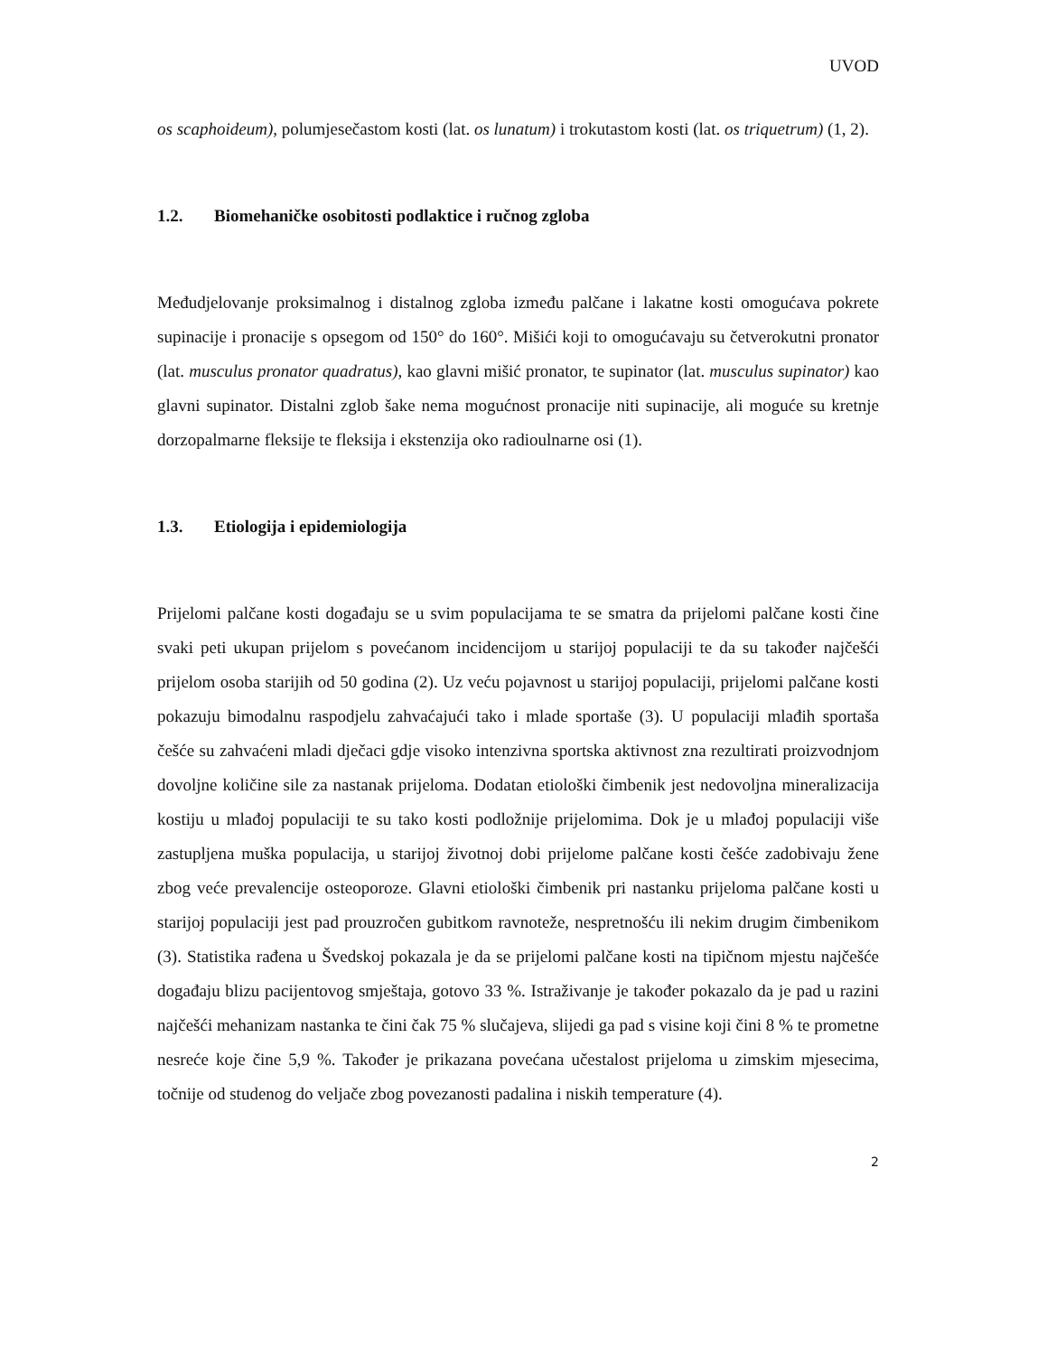UVOD
os scaphoideum), polumjesečastom kosti (lat. os lunatum) i trokutastom kosti (lat. os triquetrum) (1, 2).
1.2. Biomehaničke osobitosti podlaktice i ručnog zgloba
Međudjelovanje proksimalnog i distalnog zgloba između palčane i lakatne kosti omogućava pokrete supinacije i pronacije s opsegom od 150° do 160°. Mišići koji to omogućavaju su četverokutni pronator (lat. musculus pronator quadratus), kao glavni mišić pronator, te supinator (lat. musculus supinator) kao glavni supinator. Distalni zglob šake nema mogućnost pronacije niti supinacije, ali moguće su kretnje dorzopalmarne fleksije te fleksija i ekstenzija oko radioulnarne osi (1).
1.3. Etiologija i epidemiologija
Prijelomi palčane kosti događaju se u svim populacijama te se smatra da prijelomi palčane kosti čine svaki peti ukupan prijelom s povećanom incidencijom u starijoj populaciji te da su također najčešći prijelom osoba starijih od 50 godina (2). Uz veću pojavnost u starijoj populaciji, prijelomi palčane kosti pokazuju bimodalnu raspodjelu zahvaćajući tako i mlade sportaše (3). U populaciji mlađih sportaša češće su zahvaćeni mladi dječaci gdje visoko intenzivna sportska aktivnost zna rezultirati proizvodnjom dovoljne količine sile za nastanak prijeloma. Dodatan etiološki čimbenik jest nedovoljna mineralizacija kostiju u mlađoj populaciji te su tako kosti podložnije prijelomima. Dok je u mlađoj populaciji više zastupljena muška populacija, u starijoj životnoj dobi prijelome palčane kosti češće zadobivaju žene zbog veće prevalencije osteoporoze. Glavni etiološki čimbenik pri nastanku prijeloma palčane kosti u starijoj populaciji jest pad prouzročen gubitkom ravnoteže, nespretnošću ili nekim drugim čimbenikom (3). Statistika rađena u Švedskoj pokazala je da se prijelomi palčane kosti na tipičnom mjestu najčešće događaju blizu pacijentovog smještaja, gotovo 33 %. Istraživanje je također pokazalo da je pad u razini najčešći mehanizam nastanka te čini čak 75 % slučajeva, slijedi ga pad s visine koji čini 8 % te prometne nesreće koje čine 5,9 %. Također je prikazana povećana učestalost prijeloma u zimskim mjesecima, točnije od studenog do veljače zbog povezanosti padalina i niskih temperature (4).
2